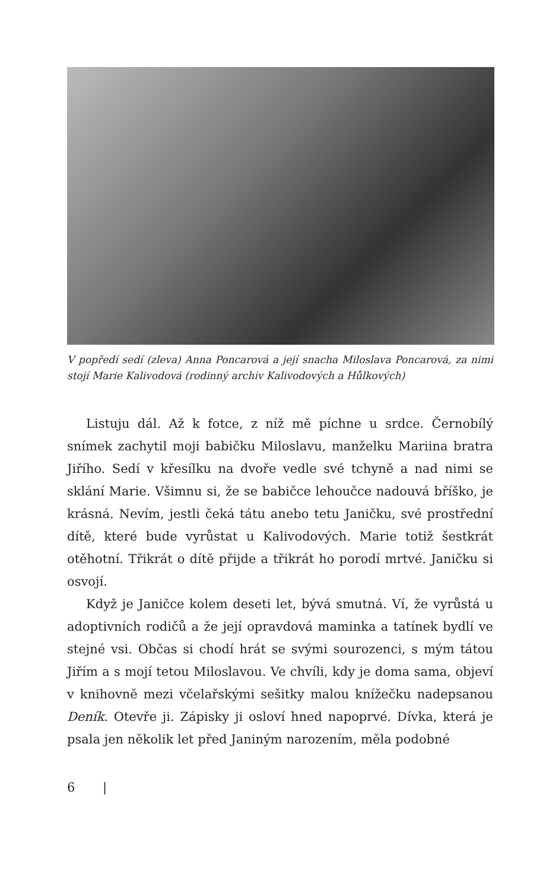V popředí sedí (zleva) Anna Poncarová a její snacha Miloslava Poncarová, za nimi stojí Marie Kalivodová (rodinný archiv Kalivodových a Hůlkových)
Listuju dál. Až k fotce, z níž mě píchne u srdce. Černobílý snímek zachytil moji babičku Miloslavu, manželku Mariina bratra Jiřího. Sedí v křesílku na dvoře vedle své tchyně a nad nimi se sklání Marie. Všimnu si, že se babičce lehoučce nadouvá bříško, je krásná. Nevím, jestli čeká tátu anebo tetu Janičku, své prostřední dítě, které bude vyrůstat u Kalivodových. Marie totiž šestkrát otěhotní. Třikrát o dítě přijde a třikrát ho porodí mrtvé. Janičku si osvojí.
Když je Janičce kolem deseti let, bývá smutná. Ví, že vyrůstá u adoptivních rodičů a že její opravdová maminka a tatínek bydlí ve stejné vsi. Občas si chodí hrát se svými sourozenci, s mým tátou Jiřím a s mojí tetou Miloslavou. Ve chvíli, kdy je doma sama, objeví v knihovně mezi včelařskými sešitky malou knížečku nadepsanou Deník. Otevře ji. Zápisky ji osloví hned napoprvé. Dívka, která je psala jen několik let před Janiným narozením, měla podobné
6 |